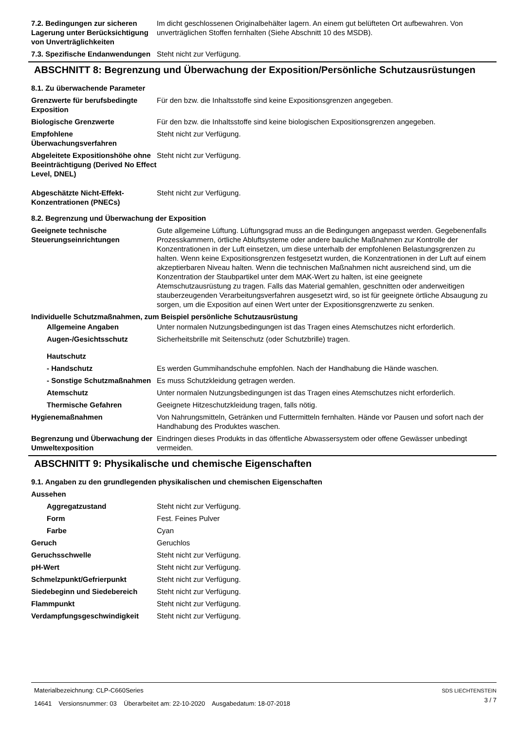| 7.2. Bedingungen zur sicheren Lagerung unter Berücksichtigung von Unverträglichkeiten | Im dicht geschlossenen Originalbehälter lagern. An einem gut belüfteten Ort aufbewahren. Von unverträglichen Stoffen fernhalten (Siehe Abschnitt 10 des MSDB). |
| 7.3. Spezifische Endanwendungen | Steht nicht zur Verfügung. |
ABSCHNITT 8: Begrenzung und Überwachung der Exposition/Persönliche Schutzausrüstungen
8.1. Zu überwachende Parameter
| Grenzwerte für berufsbedingte Exposition | Für den bzw. die Inhaltsstoffe sind keine Expositionsgrenzen angegeben. |
| Biologische Grenzwerte | Für den bzw. die Inhaltsstoffe sind keine biologischen Expositionsgrenzen angegeben. |
| Empfohlene Überwachungsverfahren | Steht nicht zur Verfügung. |
| Abgeleitete Expositionshöhe ohne Beeinträchtigung (Derived No Effect Level, DNEL) | Steht nicht zur Verfügung. |
| Abgeschätzte Nicht-Effekt-Konzentrationen (PNECs) | Steht nicht zur Verfügung. |
8.2. Begrenzung und Überwachung der Exposition
| Geeignete technische Steuerungseinrichtungen | Gute allgemeine Lüftung. Lüftungsgrad muss an die Bedingungen angepasst werden. Gegebenenfalls Prozesskammern, örtliche Abluftsysteme oder andere bauliche Maßnahmen zur Kontrolle der Konzentrationen in der Luft einsetzen, um diese unterhalb der empfohlenen Belastungsgrenzen zu halten. Wenn keine Expositionsgrenzen festgesetzt wurden, die Konzentrationen in der Luft auf einem akzeptierbaren Niveau halten. Wenn die technischen Maßnahmen nicht ausreichend sind, um die Konzentration der Staubpartikel unter dem MAK-Wert zu halten, ist eine geeignete Atemschutzausrüstung zu tragen. Falls das Material gemahlen, geschnitten oder anderweitigen stauberzeugenden Verarbeitungsverfahren ausgesetzt wird, so ist für geeignete örtliche Absaugung zu sorgen, um die Exposition auf einen Wert unter der Expositionsgrenzwerte zu senken. |
| Individuelle Schutzmaßnahmen, zum Beispiel persönliche Schutzausrüstung | |
| Allgemeine Angaben | Unter normalen Nutzungsbedingungen ist das Tragen eines Atemschutzes nicht erforderlich. |
| Augen-/Gesichtsschutz | Sicherheitsbrille mit Seitenschutz (oder Schutzbrille) tragen. |
| Hautschutz | |
| - Handschutz | Es werden Gummihandschuhe empfohlen. Nach der Handhabung die Hände waschen. |
| - Sonstige Schutzmaßnahmen | Es muss Schutzkleidung getragen werden. |
| Atemschutz | Unter normalen Nutzungsbedingungen ist das Tragen eines Atemschutzes nicht erforderlich. |
| Thermische Gefahren | Geeignete Hitzeschutzkleidung tragen, falls nötig. |
| Hygienemaßnahmen | Von Nahrungsmitteln, Getränken und Futtermitteln fernhalten. Hände vor Pausen und sofort nach der Handhabung des Produktes waschen. |
| Begrenzung und Überwachung der Umweltexposition | Eindringen dieses Produkts in das öffentliche Abwassersystem oder offene Gewässer unbedingt vermeiden. |
ABSCHNITT 9: Physikalische und chemische Eigenschaften
9.1. Angaben zu den grundlegenden physikalischen und chemischen Eigenschaften
| Aussehen | |
| Aggregatzustand | Steht nicht zur Verfügung. |
| Form | Fest. Feines Pulver |
| Farbe | Cyan |
| Geruch | Geruchlos |
| Geruchsschwelle | Steht nicht zur Verfügung. |
| pH-Wert | Steht nicht zur Verfügung. |
| Schmelzpunkt/Gefrierpunkt | Steht nicht zur Verfügung. |
| Siedebeginn und Siedebereich | Steht nicht zur Verfügung. |
| Flammpunkt | Steht nicht zur Verfügung. |
| Verdampfungsgeschwindigkeit | Steht nicht zur Verfügung. |
SDS LIECHTENSTEIN
3 / 7
Materialbezeichnung: CLP-C660Series
14641 Versionsnummer: 03 Überarbeitet am: 22-10-2020 Ausgabedatum: 18-07-2018